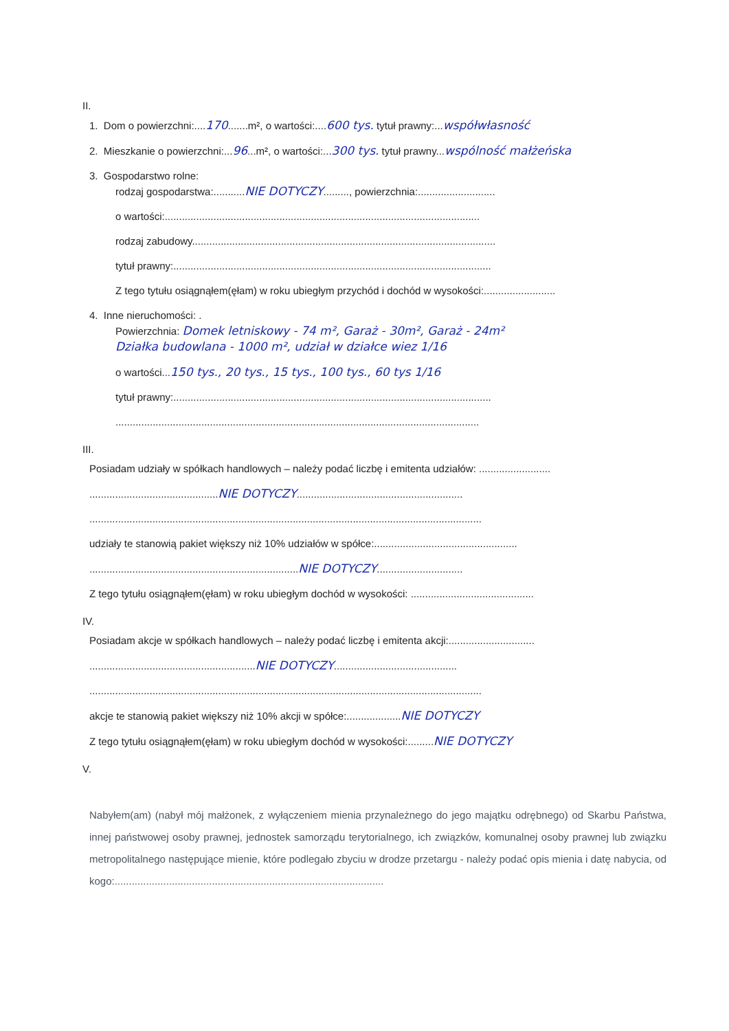II.
1. Dom o powierzchni:....170.......m², o wartości:....600 tys. tytuł prawny:...współwłasność
2. Mieszkanie o powierzchni:...96...m², o wartości:...300 tys. tytuł prawny...wspólność małżeńska
3. Gospodarstwo rolne:
rodzaj gospodarstwa:...........NIE DOTYCZY........., powierzchnia:...........................
o wartości:..............................................................................................................
rodzaj zabudowy..........................................................................................................
tytuł prawny:...............................................................................................................
Z tego tytułu osiągnąłem(ęłam) w roku ubiegłym przychód i dochód w wysokości:.........................
4. Inne nieruchomości: .
Powierzchnia: Domek letniskowy - 74 m², Garaż - 30m², Garaż - 24m²
Działka budowlana - 1000 m², udział w działce wiez 1/16
o wartości...150 tys., 20 tys., 15 tys., 100 tys., 60 tys 1/16
tytuł prawny:...............................................................................................................
...............................................................................................................................
III.
Posiadam udziały w spółkach handlowych – należy podać liczbę i emitenta udziałów: .........................
.............................................NIE DOTYCZY..........................................................
.........................................................................................................................................
udziały te stanowią pakiet większy niż 10% udziałów w spółce:..................................................
.........................................................................NIE DOTYCZY..............................
Z tego tytułu osiągnąłem(ęłam) w roku ubiegłym dochód w wysokości: ...........................................
IV.
Posiadam akcje w spółkach handlowych – należy podać liczbę i emitenta akcji:..............................
..........................................................NIE DOTYCZY...........................................
.........................................................................................................................................
akcje te stanowią pakiet większy niż 10% akcji w spółce:...................NIE DOTYCZY
Z tego tytułu osiągnąłem(ęłam) w roku ubiegłym dochód w wysokości:.........NIE DOTYCZY
V.
Nabyłem(am) (nabył mój małżonek, z wyłączeniem mienia przynależnego do jego majątku odrębnego) od Skarbu Państwa, innej państwowej osoby prawnej, jednostek samorządu terytorialnego, ich związków, komunalnej osoby prawnej lub związku metropolitalnego następujące mienie, które podlegało zbyciu w drodze przetargu - należy podać opis mienia i datę nabycia, od kogo:..............................................................................................